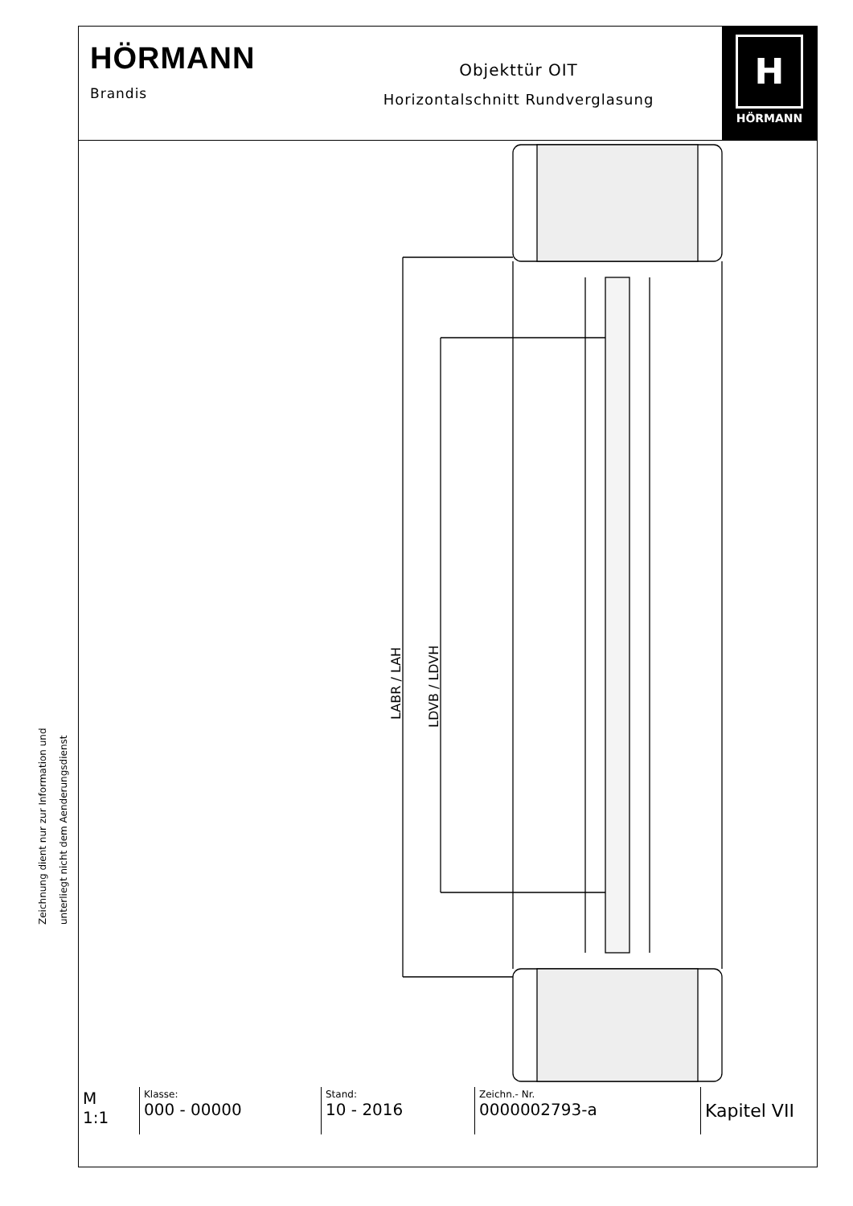HÖRMANN
Brandis
Objekttür OIT
Horizontalschnitt Rundverglasung
H
HÖRMANN
LABR / LAH
LDVB / LDVH
| M 1:1 | Klasse: 000 - 00000 | Stand: 10 - 2016 | Zeichn.- Nr. 0000002793-a | Kapitel VII |
Zeichnung dient nur zur Information und
unterliegt nicht dem Aenderungsdienst